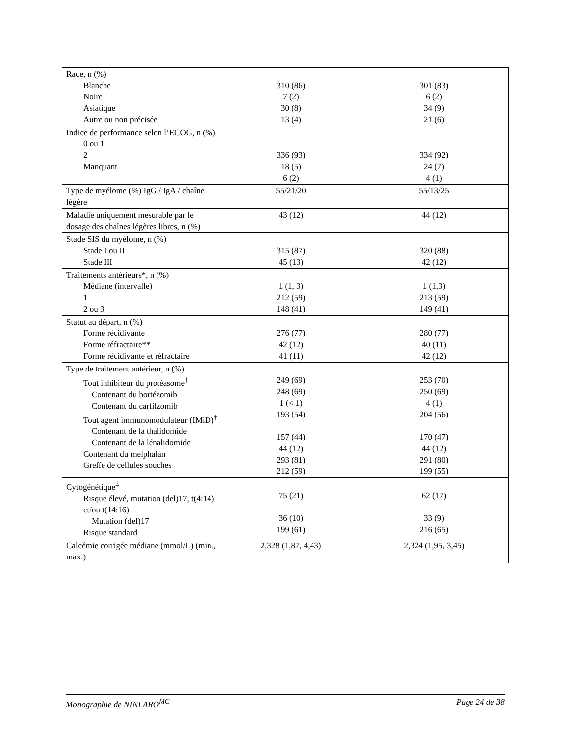| Race, n (%) Blanche Noire Asiatique Autre ou non précisée | 310 (86) 7 (2) 30 (8) 13 (4) | 301 (83) 6 (2) 34 (9) 21 (6) |
| Indice de performance selon l’ECOG, n (%) 0 ou 1 2 Manquant | 336 (93) 18 (5) 6 (2) | 334 (92) 24 (7) 4 (1) |
| Type de myélome (%) IgG / IgA / chaîne légère | 55/21/20 | 55/13/25 |
| Maladie uniquement mesurable par le dosage des chaînes légères libres, n (%) | 43 (12) | 44 (12) |
| Stade SIS du myélome, n (%) Stade I ou II Stade III | 315 (87) 45 (13) | 320 (88) 42 (12) |
| Traitements antérieurs*, n (%) Médiane (intervalle) 1 2 ou 3 | 1 (1, 3) 212 (59) 148 (41) | 1 (1,3) 213 (59) 149 (41) |
| Statut au départ, n (%) Forme récidivante Forme réfractaire** Forme récidivante et réfractaire | 276 (77) 42 (12) 41 (11) | 280 (77) 40 (11) 42 (12) |
| Type de traitement antérieur, n (%) Tout inhibiteur du protéasome<sup>†</sup> Contenant du bortézomib Contenant du carfilzomib Tout agent immunomodulateur (IMiD)<sup>†</sup> Contenant de la thalidomide Contenant de la lénalidomide Contenant du melphalan Greffe de cellules souches | 249 (69) 248 (69) 1 (< 1) 193 (54) 157 (44) 44 (12) 293 (81) 212 (59) | 253 (70) 250 (69) 4 (1) 204 (56) 170 (47) 44 (12) 291 (80) 199 (55) |
| Cytogénétique<sup>‡</sup> Risque élevé, mutation (del)17, t(4:14) et/ou t(14:16) Mutation (del)17 Risque standard | 75 (21) 36 (10) 199 (61) | 62 (17) 33 (9) 216 (65) |
| Calcémie corrigée médiane (mmol/L) (min., max.) | 2,328 (1,87, 4,43) | 2,324 (1,95, 3,45) |
Monographie de NINLARO<sup>MC</sup> Page 24 de 38